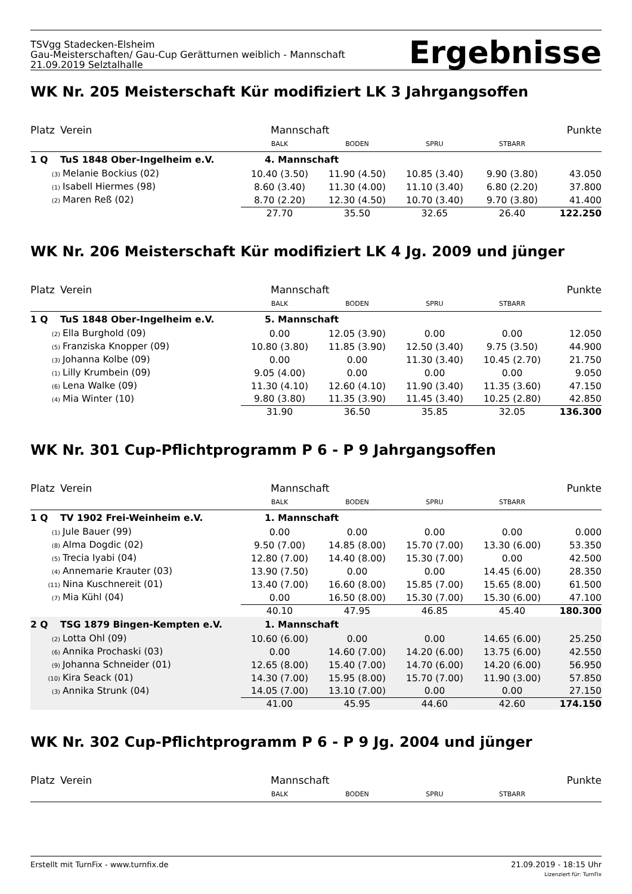TSVgg Stadecken-Elsheim
Gau-Meisterschaften/ Gau-Cup Gerätturnen weiblich - Mannschaft
21.09.2019 Selztalhalle
Ergebnisse
WK Nr. 205 Meisterschaft Kür modifiziert LK 3 Jahrgangsoffen
| Platz | Verein | Mannschaft | | | | Punkte |
| | | BALK | BODEN | SPRU | STBARR | |
| 1 Q | TuS 1848 Ober-Ingelheim e.V. | 4. Mannschaft | | | | |
| (3) Melanie Bockius (02) | | 10.40 (3.50) | 11.90 (4.50) | 10.85 (3.40) | 9.90 (3.80) | 43.050 |
| (1) Isabell Hiermes (98) | | 8.60 (3.40) | 11.30 (4.00) | 11.10 (3.40) | 6.80 (2.20) | 37.800 |
| (2) Maren Reß (02) | | 8.70 (2.20) | 12.30 (4.50) | 10.70 (3.40) | 9.70 (3.80) | 41.400 |
| | | 27.70 | 35.50 | 32.65 | 26.40 | 122.250 |
WK Nr. 206 Meisterschaft Kür modifiziert LK 4 Jg. 2009 und jünger
| Platz | Verein | Mannschaft | | | | Punkte |
| | | BALK | BODEN | SPRU | STBARR | |
| 1 Q | TuS 1848 Ober-Ingelheim e.V. | 5. Mannschaft | | | | |
| (2) Ella Burghold (09) | | 0.00 | 12.05 (3.90) | 0.00 | 0.00 | 12.050 |
| (5) Franziska Knopper (09) | | 10.80 (3.80) | 11.85 (3.90) | 12.50 (3.40) | 9.75 (3.50) | 44.900 |
| (3) Johanna Kolbe (09) | | 0.00 | 0.00 | 11.30 (3.40) | 10.45 (2.70) | 21.750 |
| (1) Lilly Krumbein (09) | | 9.05 (4.00) | 0.00 | 0.00 | 0.00 | 9.050 |
| (6) Lena Walke (09) | | 11.30 (4.10) | 12.60 (4.10) | 11.90 (3.40) | 11.35 (3.60) | 47.150 |
| (4) Mia Winter (10) | | 9.80 (3.80) | 11.35 (3.90) | 11.45 (3.40) | 10.25 (2.80) | 42.850 |
| | | 31.90 | 36.50 | 35.85 | 32.05 | 136.300 |
WK Nr. 301 Cup-Pflichtprogramm P 6 - P 9 Jahrgangsoffen
| Platz | Verein | Mannschaft | | | | Punkte |
| | | BALK | BODEN | SPRU | STBARR | |
| 1 Q | TV 1902 Frei-Weinheim e.V. | 1. Mannschaft | | | | |
| (1) Jule Bauer (99) | | 0.00 | 0.00 | 0.00 | 0.00 | 0.000 |
| (8) Alma Dogdic (02) | | 9.50 (7.00) | 14.85 (8.00) | 15.70 (7.00) | 13.30 (6.00) | 53.350 |
| (5) Trecia Iyabi (04) | | 12.80 (7.00) | 14.40 (8.00) | 15.30 (7.00) | 0.00 | 42.500 |
| (4) Annemarie Krauter (03) | | 13.90 (7.50) | 0.00 | 0.00 | 14.45 (6.00) | 28.350 |
| (11) Nina Kuschnereit (01) | | 13.40 (7.00) | 16.60 (8.00) | 15.85 (7.00) | 15.65 (8.00) | 61.500 |
| (7) Mia Kühl (04) | | 0.00 | 16.50 (8.00) | 15.30 (7.00) | 15.30 (6.00) | 47.100 |
| | | 40.10 | 47.95 | 46.85 | 45.40 | 180.300 |
| 2 Q | TSG 1879 Bingen-Kempten e.V. | 1. Mannschaft | | | | |
| (2) Lotta Ohl (09) | | 10.60 (6.00) | 0.00 | 0.00 | 14.65 (6.00) | 25.250 |
| (6) Annika Prochaski (03) | | 0.00 | 14.60 (7.00) | 14.20 (6.00) | 13.75 (6.00) | 42.550 |
| (9) Johanna Schneider (01) | | 12.65 (8.00) | 15.40 (7.00) | 14.70 (6.00) | 14.20 (6.00) | 56.950 |
| (10) Kira Seack (01) | | 14.30 (7.00) | 15.95 (8.00) | 15.70 (7.00) | 11.90 (3.00) | 57.850 |
| (3) Annika Strunk (04) | | 14.05 (7.00) | 13.10 (7.00) | 0.00 | 0.00 | 27.150 |
| | | 41.00 | 45.95 | 44.60 | 42.60 | 174.150 |
WK Nr. 302 Cup-Pflichtprogramm P 6 - P 9 Jg. 2004 und jünger
| Platz | Verein | Mannschaft | | | | Punkte |
| | | BALK | BODEN | SPRU | STBARR | |
Erstellt mit TurnFix - www.turnfix.de 21.09.2019 - 18:15 Uhr
Lizenziert für: TurnFix